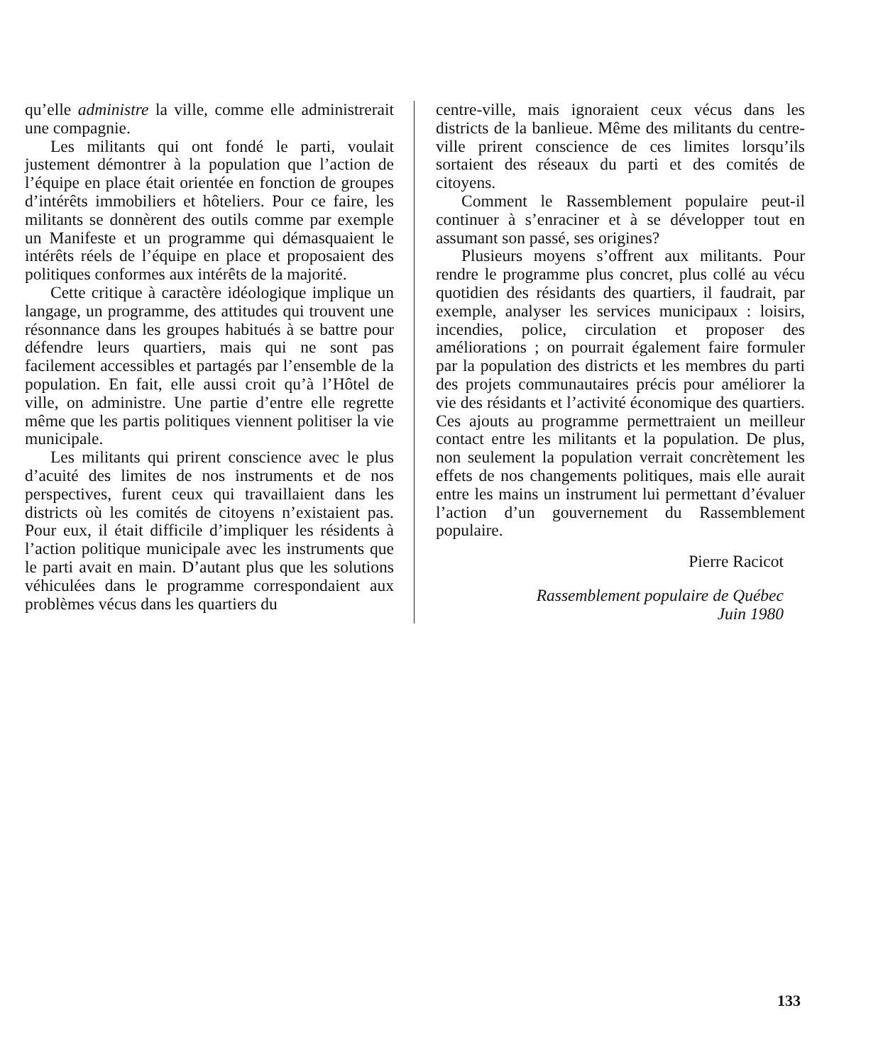qu’elle administre la ville, comme elle administrerait une compagnie.
Les militants qui ont fondé le parti, voulait justement démontrer à la population que l’action de l’équipe en place était orientée en fonction de groupes d’intérêts immobiliers et hôteliers. Pour ce faire, les militants se donnèrent des outils comme par exemple un Manifeste et un programme qui démasquaient le intérêts réels de l’équipe en place et proposaient des politiques conformes aux intérêts de la majorité.
Cette critique à caractère idéologique implique un langage, un programme, des attitudes qui trouvent une résonnance dans les groupes habitués à se battre pour défendre leurs quartiers, mais qui ne sont pas facilement accessibles et partagés par l’ensemble de la population. En fait, elle aussi croit qu’à l’Hôtel de ville, on administre. Une partie d’entre elle regrette même que les partis politiques viennent politiser la vie municipale.
Les militants qui prirent conscience avec le plus d’acuité des limites de nos instruments et de nos perspectives, furent ceux qui travaillaient dans les districts où les comités de citoyens n’existaient pas. Pour eux, il était difficile d’impliquer les résidents à l’action politique municipale avec les instruments que le parti avait en main. D’autant plus que les solutions véhiculées dans le programme correspondaient aux problèmes vécus dans les quartiers du
centre-ville, mais ignoraient ceux vécus dans les districts de la banlieue. Même des militants du centre-ville prirent conscience de ces limites lorsqu’ils sortaient des réseaux du parti et des comités de citoyens.
Comment le Rassemblement populaire peut-il continuer à s’enraciner et à se développer tout en assumant son passé, ses origines?
Plusieurs moyens s’offrent aux militants. Pour rendre le programme plus concret, plus collé au vécu quotidien des résidants des quartiers, il faudrait, par exemple, analyser les services municipaux : loisirs, incendies, police, circulation et proposer des améliorations ; on pourrait également faire formuler par la population des districts et les membres du parti des projets communautaires précis pour améliorer la vie des résidants et l’activité économique des quartiers. Ces ajouts au programme permettraient un meilleur contact entre les militants et la population. De plus, non seulement la population verrait concrètement les effets de nos changements politiques, mais elle aurait entre les mains un instrument lui permettant d’évaluer l’action d’un gouvernement du Rassemblement populaire.
Pierre Racicot
Rassemblement populaire de Québec
Juin 1980
133